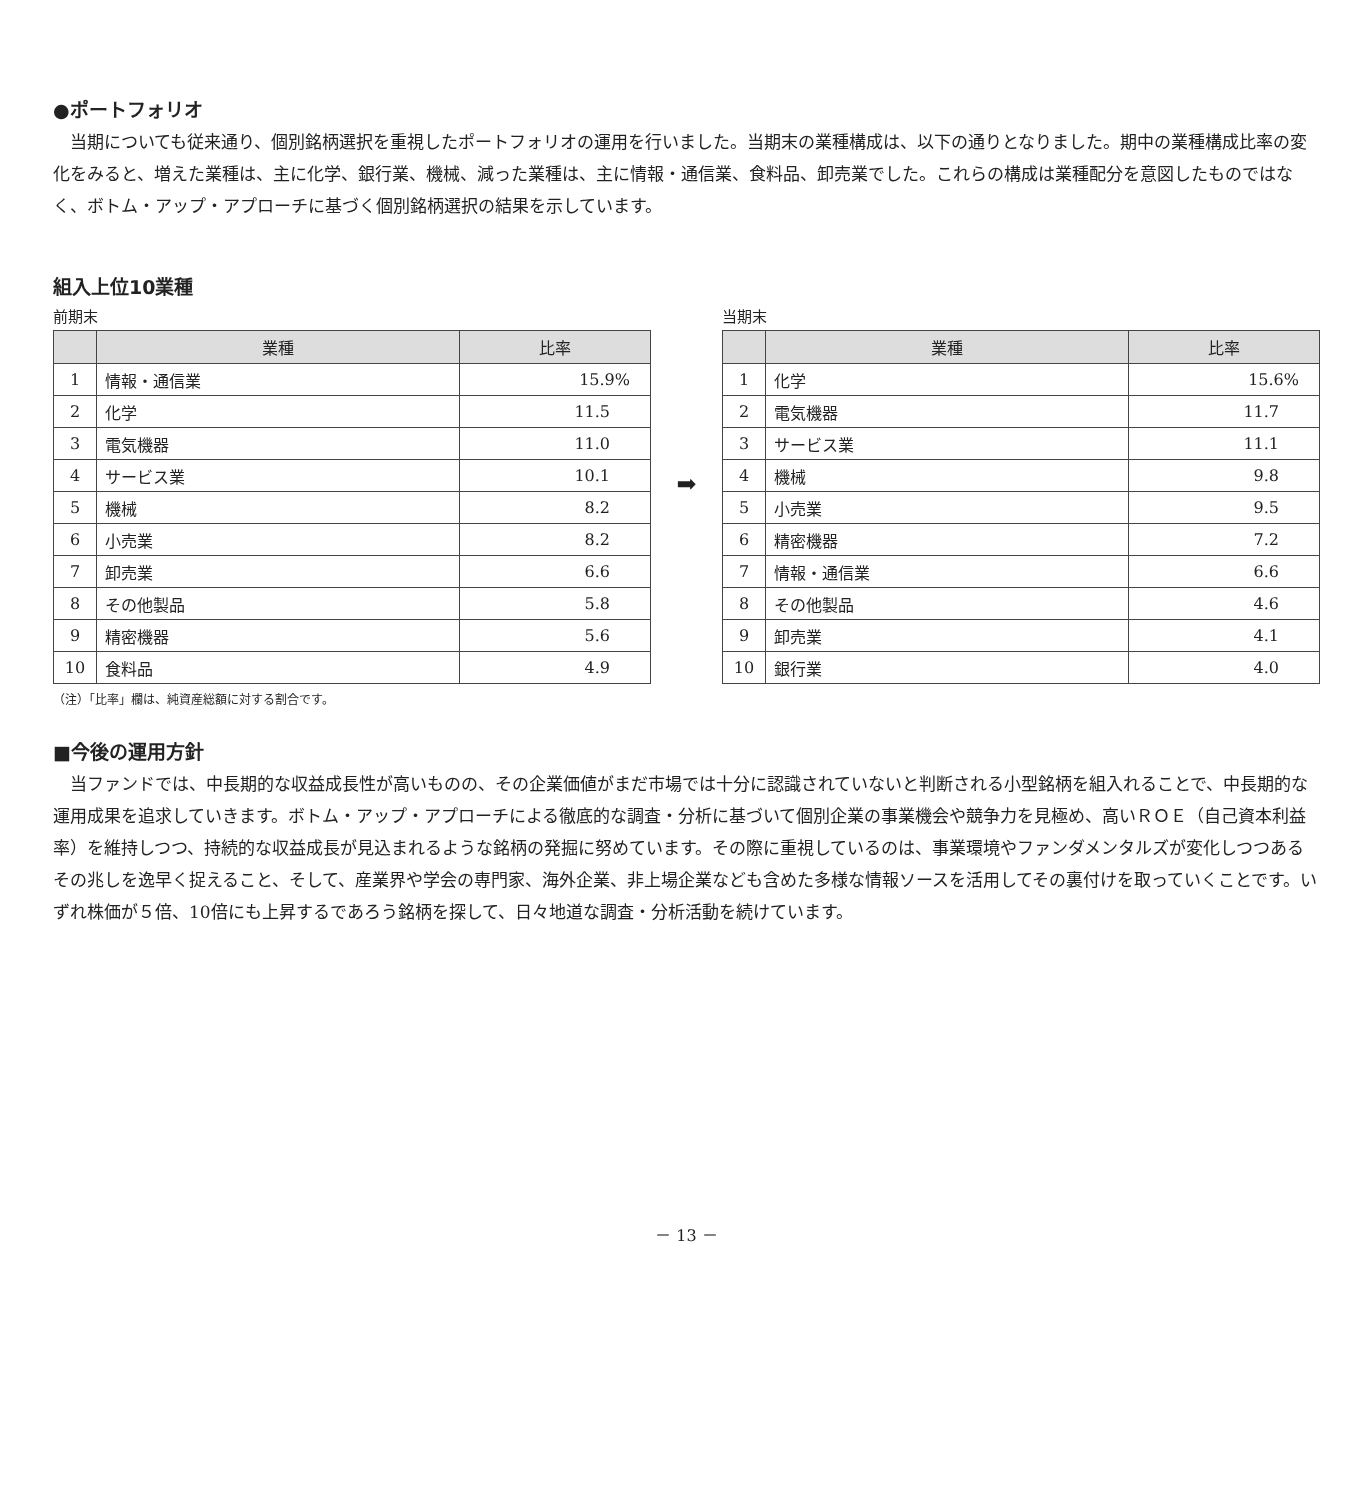●ポートフォリオ
当期についても従来通り、個別銘柄選択を重視したポートフォリオの運用を行いました。当期末の業種構成は、以下の通りとなりました。期中の業種構成比率の変化をみると、増えた業種は、主に化学、銀行業、機械、減った業種は、主に情報・通信業、食料品、卸売業でした。これらの構成は業種配分を意図したものではなく、ボトム・アップ・アプローチに基づく個別銘柄選択の結果を示しています。
組入上位10業種
前期末
| | 業種 | 比率 |
| --- | --- | --- |
| 1 | 情報・通信業 | 15.9% |
| 2 | 化学 | 11.5 |
| 3 | 電気機器 | 11.0 |
| 4 | サービス業 | 10.1 |
| 5 | 機械 | 8.2 |
| 6 | 小売業 | 8.2 |
| 7 | 卸売業 | 6.6 |
| 8 | その他製品 | 5.8 |
| 9 | 精密機器 | 5.6 |
| 10 | 食料品 | 4.9 |
（注）「比率」欄は、純資産総額に対する割合です。
➡
当期末
| | 業種 | 比率 |
| --- | --- | --- |
| 1 | 化学 | 15.6% |
| 2 | 電気機器 | 11.7 |
| 3 | サービス業 | 11.1 |
| 4 | 機械 | 9.8 |
| 5 | 小売業 | 9.5 |
| 6 | 精密機器 | 7.2 |
| 7 | 情報・通信業 | 6.6 |
| 8 | その他製品 | 4.6 |
| 9 | 卸売業 | 4.1 |
| 10 | 銀行業 | 4.0 |
■今後の運用方針
当ファンドでは、中長期的な収益成長性が高いものの、その企業価値がまだ市場では十分に認識されていないと判断される小型銘柄を組入れることで、中長期的な運用成果を追求していきます。ボトム・アップ・アプローチによる徹底的な調査・分析に基づいて個別企業の事業機会や競争力を見極め、高いＲＯＥ（自己資本利益率）を維持しつつ、持続的な収益成長が見込まれるような銘柄の発掘に努めています。その際に重視しているのは、事業環境やファンダメンタルズが変化しつつあるその兆しを逸早く捉えること、そして、産業界や学会の専門家、海外企業、非上場企業なども含めた多様な情報ソースを活用してその裏付けを取っていくことです。いずれ株価が５倍、10倍にも上昇するであろう銘柄を探して、日々地道な調査・分析活動を続けています。
－ 13 －